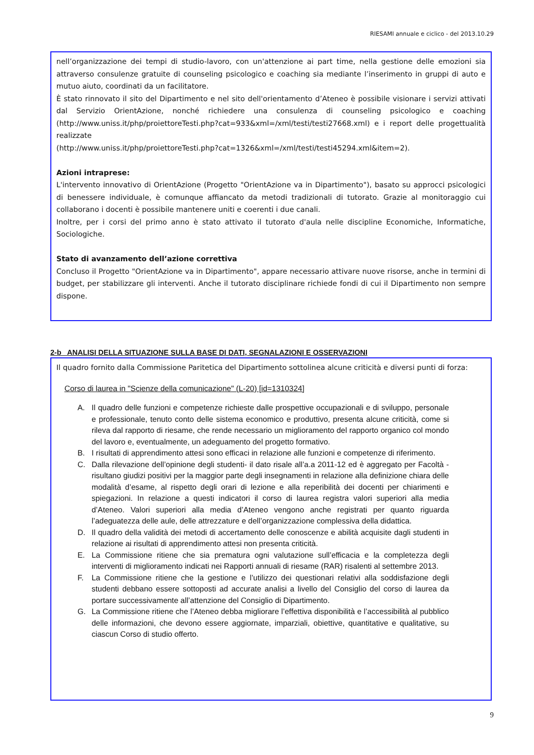RIESAMI annuale e ciclico - del 2013.10.29
nell’organizzazione dei tempi di studio-lavoro, con un'attenzione ai part time, nella gestione delle emozioni sia attraverso consulenze gratuite di counseling psicologico e coaching sia mediante l’inserimento in gruppi di auto e mutuo aiuto, coordinati da un facilitatore.
È stato rinnovato il sito del Dipartimento e nel sito dell'orientamento d’Ateneo è possibile visionare i servizi attivati dal Servizio OrientAzione, nonché richiedere una consulenza di counseling psicologico e coaching (http://www.uniss.it/php/proiettoreTesti.php?cat=933&xml=/xml/testi/testi27668.xml) e i report delle progettualità realizzate
(http://www.uniss.it/php/proiettoreTesti.php?cat=1326&xml=/xml/testi/testi45294.xml&item=2).
Azioni intraprese:
L'intervento innovativo di OrientAzione (Progetto "OrientAzione va in Dipartimento"), basato su approcci psicologici di benessere individuale, è comunque affiancato da metodi tradizionali di tutorato. Grazie al monitoraggio cui collaborano i docenti è possibile mantenere uniti e coerenti i due canali.
Inoltre, per i corsi del primo anno è stato attivato il tutorato d'aula nelle discipline Economiche, Informatiche, Sociologiche.
Stato di avanzamento dell’azione correttiva
Concluso il Progetto "OrientAzione va in Dipartimento", appare necessario attivare nuove risorse, anche in termini di budget, per stabilizzare gli interventi. Anche il tutorato disciplinare richiede fondi di cui il Dipartimento non sempre dispone.
2-b ANALISI DELLA SITUAZIONE SULLA BASE DI DATI, SEGNALAZIONI E OSSERVAZIONI
Il quadro fornito dalla Commissione Paritetica del Dipartimento sottolinea alcune criticità e diversi punti di forza:
Corso di laurea in "Scienze della comunicazione" (L-20) [id=1310324]
A. Il quadro delle funzioni e competenze richieste dalle prospettive occupazionali e di sviluppo, personale e professionale, tenuto conto delle sistema economico e produttivo, presenta alcune criticità, come si rileva dal rapporto di riesame, che rende necessario un miglioramento del rapporto organico col mondo del lavoro e, eventualmente, un adeguamento del progetto formativo.
B. I risultati di apprendimento attesi sono efficaci in relazione alle funzioni e competenze di riferimento.
C. Dalla rilevazione dell’opinione degli studenti- il dato risale all’a.a 2011-12 ed è aggregato per Facoltà - risultano giudizi positivi per la maggior parte degli insegnamenti in relazione alla definizione chiara delle modalità d’esame, al rispetto degli orari di lezione e alla reperibilità dei docenti per chiarimenti e spiegazioni. In relazione a questi indicatori il corso di laurea registra valori superiori alla media d’Ateneo. Valori superiori alla media d’Ateneo vengono anche registrati per quanto riguarda l’adeguatezza delle aule, delle attrezzature e dell’organizzazione complessiva della didattica.
D. Il quadro della validità dei metodi di accertamento delle conoscenze e abilità acquisite dagli studenti in relazione ai risultati di apprendimento attesi non presenta criticità.
E. La Commissione ritiene che sia prematura ogni valutazione sull’efficacia e la completezza degli interventi di miglioramento indicati nei Rapporti annuali di riesame (RAR) risalenti al settembre 2013.
F. La Commissione ritiene che la gestione e l’utilizzo dei questionari relativi alla soddisfazione degli studenti debbano essere sottoposti ad accurate analisi a livello del Consiglio del corso di laurea da portare successivamente all’attenzione del Consiglio di Dipartimento.
G. La Commissione ritiene che l’Ateneo debba migliorare l’effettiva disponibilità e l’accessibilità al pubblico delle informazioni, che devono essere aggiornate, imparziali, obiettive, quantitative e qualitative, su ciascun Corso di studio offerto.
9